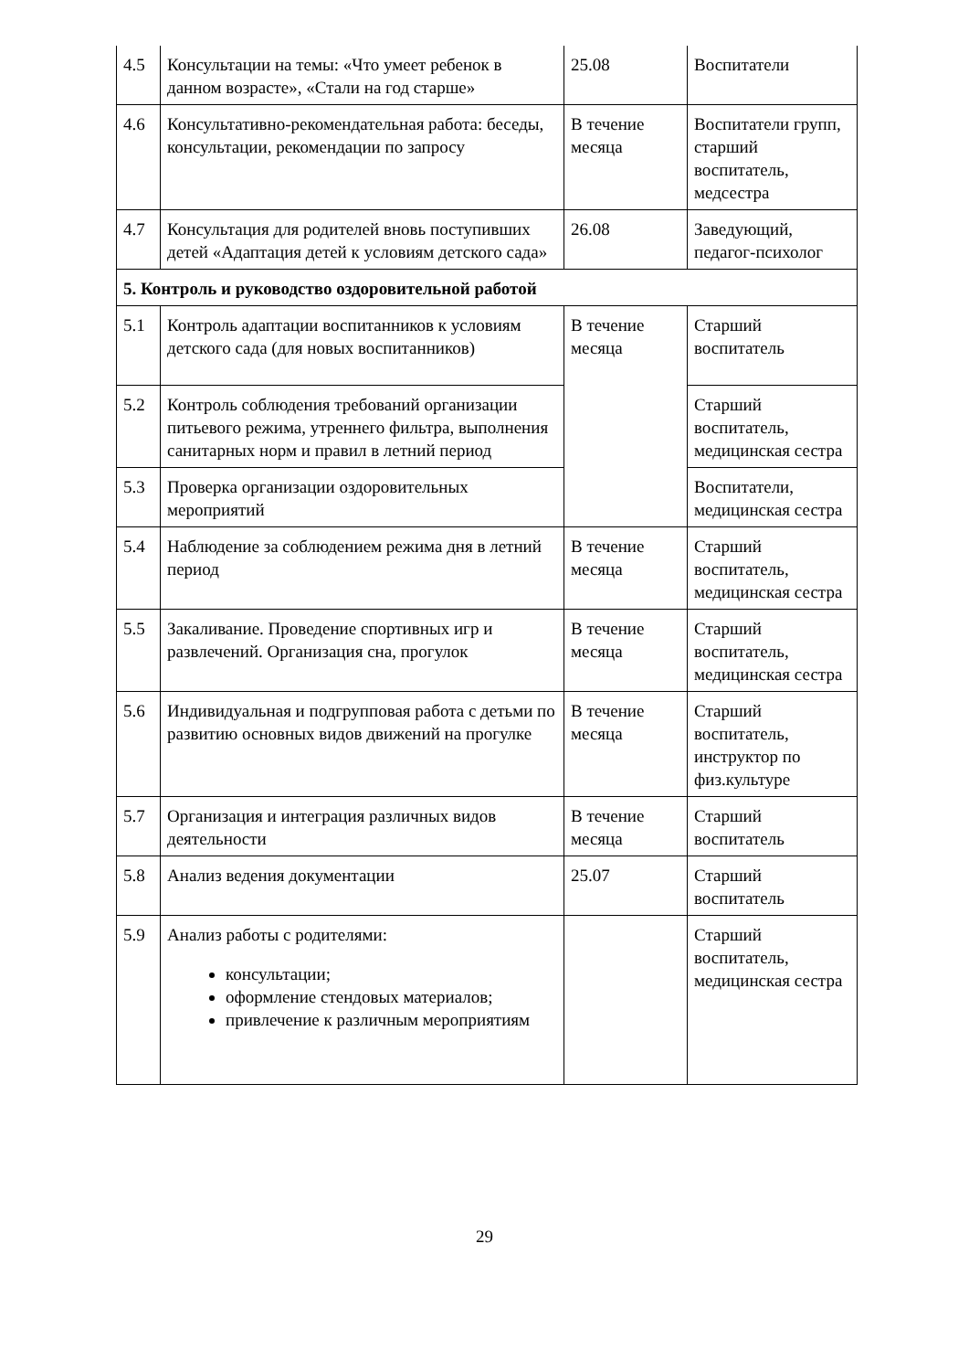| 4.5 | Консультации на темы: «Что умеет ребенок в данном возрасте», «Стали на год старше» | 25.08 | Воспитатели |
| 4.6 | Консультативно-рекомендательная работа: беседы, консультации, рекомендации по запросу | В течение месяца | Воспитатели групп, старший воспитатель, медсестра |
| 4.7 | Консультация для родителей вновь поступивших детей «Адаптация детей к условиям детского сада» | 26.08 | Заведующий, педагог-психолог |
| 5. Контроль и руководство оздоровительной работой | | | |
| 5.1 | Контроль адаптации воспитанников к условиям детского сада (для новых воспитанников) | В течение месяца | Старший воспитатель |
| 5.2 | Контроль соблюдения требований организации питьевого режима, утреннего фильтра, выполнения санитарных норм и правил в летний период | | Старший воспитатель, медицинская сестра |
| 5.3 | Проверка организации оздоровительных мероприятий | | Воспитатели, медицинская сестра |
| 5.4 | Наблюдение за соблюдением режима дня в летний период | В течение месяца | Старший воспитатель, медицинская сестра |
| 5.5 | Закаливание. Проведение спортивных игр и развлечений. Организация сна, прогулок | В течение месяца | Старший воспитатель, медицинская сестра |
| 5.6 | Индивидуальная и подгрупповая работа с детьми по развитию основных видов движений на прогулке | В течение месяца | Старший воспитатель, инструктор по физ.культуре |
| 5.7 | Организация и интеграция различных видов деятельности | В течение месяца | Старший воспитатель |
| 5.8 | Анализ ведения документации | 25.07 | Старший воспитатель |
| 5.9 | Анализ работы с родителями: консультации; оформление стендовых материалов; привлечение к различным мероприятиям | | Старший воспитатель, медицинская сестра |
29